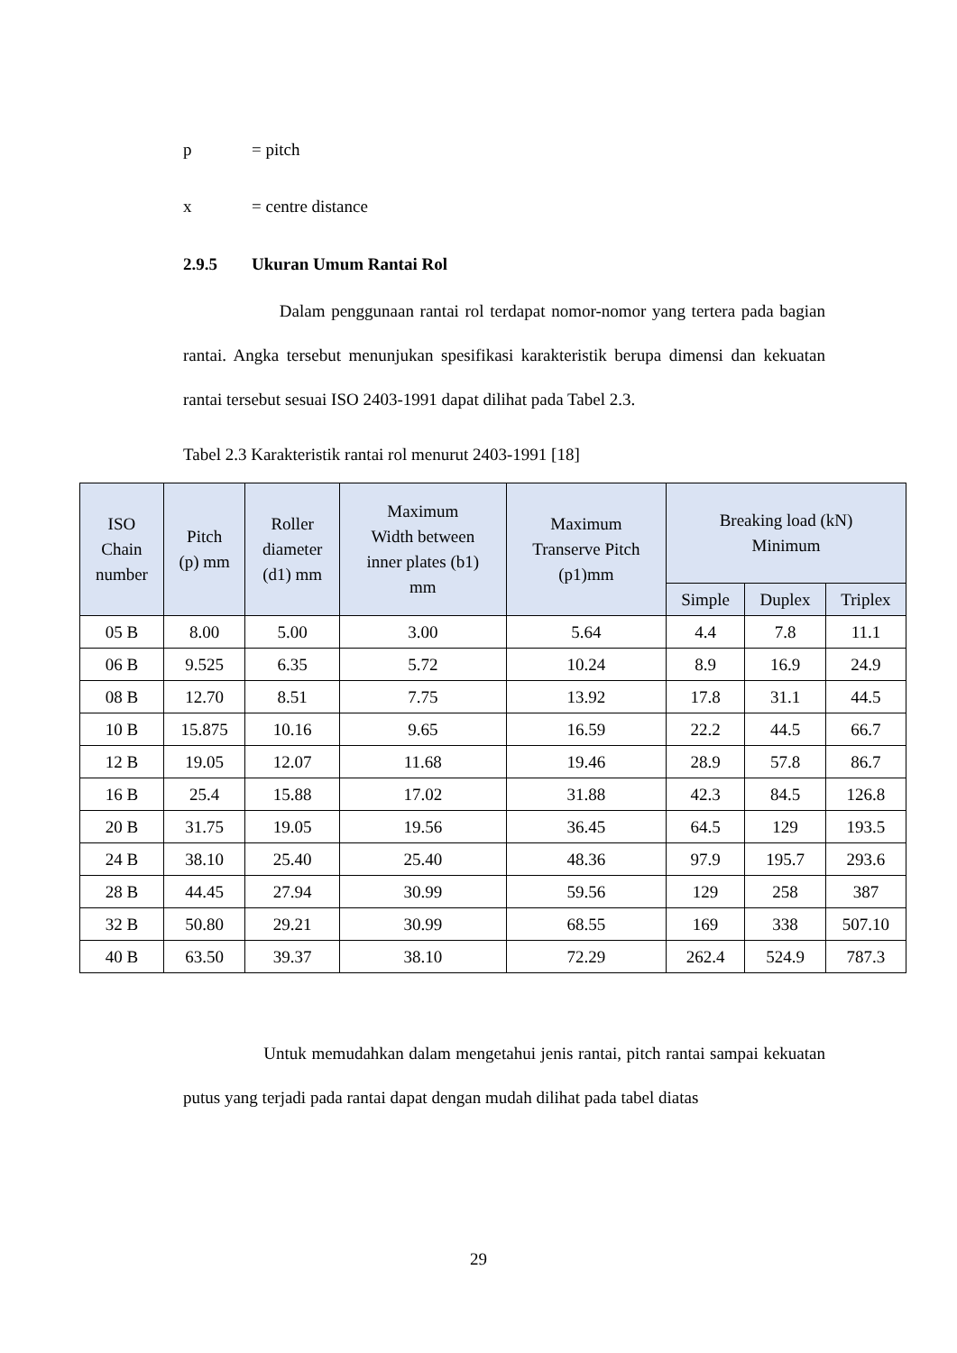p = pitch
x = centre distance
2.9.5 Ukuran Umum Rantai Rol
Dalam penggunaan rantai rol terdapat nomor-nomor yang tertera pada bagian rantai. Angka tersebut menunjukan spesifikasi karakteristik berupa dimensi dan kekuatan rantai tersebut sesuai ISO 2403-1991 dapat dilihat pada Tabel 2.3.
Tabel 2.3 Karakteristik rantai rol menurut 2403-1991 [18]
| ISO Chain number | Pitch (p) mm | Roller diameter (d1) mm | Maximum Width between inner plates (b1) mm | Maximum Transerve Pitch (p1)mm | Breaking load (kN) Minimum | | |
| --- | --- | --- | --- | --- | --- | --- | --- |
| | | | | | Simple | Duplex | Triplex |
| 05 B | 8.00 | 5.00 | 3.00 | 5.64 | 4.4 | 7.8 | 11.1 |
| 06 B | 9.525 | 6.35 | 5.72 | 10.24 | 8.9 | 16.9 | 24.9 |
| 08 B | 12.70 | 8.51 | 7.75 | 13.92 | 17.8 | 31.1 | 44.5 |
| 10 B | 15.875 | 10.16 | 9.65 | 16.59 | 22.2 | 44.5 | 66.7 |
| 12 B | 19.05 | 12.07 | 11.68 | 19.46 | 28.9 | 57.8 | 86.7 |
| 16 B | 25.4 | 15.88 | 17.02 | 31.88 | 42.3 | 84.5 | 126.8 |
| 20 B | 31.75 | 19.05 | 19.56 | 36.45 | 64.5 | 129 | 193.5 |
| 24 B | 38.10 | 25.40 | 25.40 | 48.36 | 97.9 | 195.7 | 293.6 |
| 28 B | 44.45 | 27.94 | 30.99 | 59.56 | 129 | 258 | 387 |
| 32 B | 50.80 | 29.21 | 30.99 | 68.55 | 169 | 338 | 507.10 |
| 40 B | 63.50 | 39.37 | 38.10 | 72.29 | 262.4 | 524.9 | 787.3 |
Untuk memudahkan dalam mengetahui jenis rantai, pitch rantai sampai kekuatan putus yang terjadi pada rantai dapat dengan mudah dilihat pada tabel diatas
29